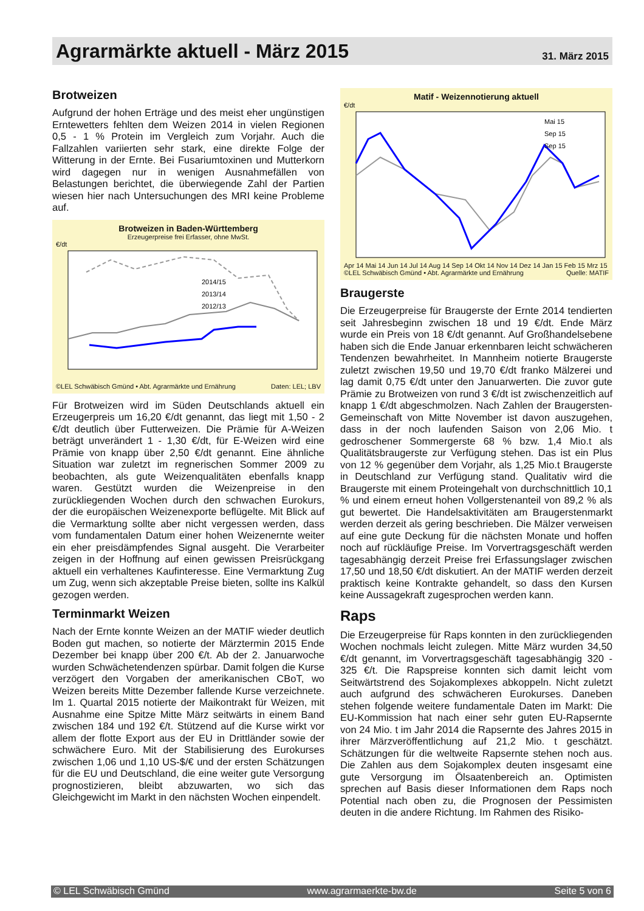Agrarmärkte aktuell - März 2015
31. März 2015
Brotweizen
Aufgrund der hohen Erträge und des meist eher ungünstigen Erntewetters fehlten dem Weizen 2014 in vielen Regionen 0,5 - 1 % Protein im Vergleich zum Vorjahr. Auch die Fallzahlen variierten sehr stark, eine direkte Folge der Witterung in der Ernte. Bei Fusariumtoxinen und Mutterkorn wird dagegen nur in wenigen Ausnahmefällen von Belastungen berichtet, die überwiegende Zahl der Partien wiesen hier nach Untersuchungen des MRI keine Probleme auf.
Brotweizen in Baden-Württemberg
Erzeugerpreise frei Erfasser, ohne MwSt.
€/dt
2014/15
2013/14
2012/13
©LEL Schwäbisch Gmünd • Abt. Agrarmärkte und Ernährung Daten: LEL; LBV
Für Brotweizen wird im Süden Deutschlands aktuell ein Erzeugerpreis um 16,20 €/dt genannt, das liegt mit 1,50 - 2 €/dt deutlich über Futterweizen. Die Prämie für A-Weizen beträgt unverändert 1 - 1,30 €/dt, für E-Weizen wird eine Prämie von knapp über 2,50 €/dt genannt. Eine ähnliche Situation war zuletzt im regnerischen Sommer 2009 zu beobachten, als gute Weizenqualitäten ebenfalls knapp waren. Gestützt wurden die Weizenpreise in den zurückliegenden Wochen durch den schwachen Eurokurs, der die europäischen Weizenexporte beflügelte. Mit Blick auf die Vermarktung sollte aber nicht vergessen werden, dass vom fundamentalen Datum einer hohen Weizenernte weiter ein eher preisdämpfendes Signal ausgeht. Die Verarbeiter zeigen in der Hoffnung auf einen gewissen Preisrückgang aktuell ein verhaltenes Kaufinteresse. Eine Vermarktung Zug um Zug, wenn sich akzeptable Preise bieten, sollte ins Kalkül gezogen werden.
Terminmarkt Weizen
Nach der Ernte konnte Weizen an der MATIF wieder deutlich Boden gut machen, so notierte der Märztermin 2015 Ende Dezember bei knapp über 200 €/t. Ab der 2. Januarwoche wurden Schwächetendenzen spürbar. Damit folgen die Kurse verzögert den Vorgaben der amerikanischen CBoT, wo Weizen bereits Mitte Dezember fallende Kurse verzeichnete. Im 1. Quartal 2015 notierte der Maikontrakt für Weizen, mit Ausnahme eine Spitze Mitte März seitwärts in einem Band zwischen 184 und 192 €/t. Stützend auf die Kurse wirkt vor allem der flotte Export aus der EU in Drittländer sowie der schwächere Euro. Mit der Stabilisierung des Eurokurses zwischen 1,06 und 1,10 US-$/€ und der ersten Schätzungen für die EU und Deutschland, die eine weiter gute Versorgung prognostizieren, bleibt abzuwarten, wo sich das Gleichgewicht im Markt in den nächsten Wochen einpendelt.
Matif - Weizennotierung aktuell
€/dt
Mai 15
Sep 15
Sep 15
Apr 14 Mai 14 Jun 14 Jul 14 Aug 14 Sep 14 Okt 14 Nov 14 Dez 14 Jan 15 Feb 15 Mrz 15
©LEL Schwäbisch Gmünd • Abt. Agrarmärkte und Ernährung Quelle: MATIF
Braugerste
Die Erzeugerpreise für Braugerste der Ernte 2014 tendierten seit Jahresbeginn zwischen 18 und 19 €/dt. Ende März wurde ein Preis von 18 €/dt genannt. Auf Großhandelsebene haben sich die Ende Januar erkennbaren leicht schwächeren Tendenzen bewahrheitet. In Mannheim notierte Braugerste zuletzt zwischen 19,50 und 19,70 €/dt franko Mälzerei und lag damit 0,75 €/dt unter den Januarwerten. Die zuvor gute Prämie zu Brotweizen von rund 3 €/dt ist zwischenzeitlich auf knapp 1 €/dt abgeschmolzen. Nach Zahlen der Braugersten-Gemeinschaft von Mitte November ist davon auszugehen, dass in der noch laufenden Saison von 2,06 Mio. t gedroschener Sommergerste 68 % bzw. 1,4 Mio.t als Qualitätsbraugerste zur Verfügung stehen. Das ist ein Plus von 12 % gegenüber dem Vorjahr, als 1,25 Mio.t Braugerste in Deutschland zur Verfügung stand. Qualitativ wird die Braugerste mit einem Proteingehalt von durchschnittlich 10,1 % und einem erneut hohen Vollgerstenanteil von 89,2 % als gut bewertet. Die Handelsaktivitäten am Braugerstenmarkt werden derzeit als gering beschrieben. Die Mälzer verweisen auf eine gute Deckung für die nächsten Monate und hoffen noch auf rückläufige Preise. Im Vorvertragsgeschäft werden tagesabhängig derzeit Preise frei Erfassungslager zwischen 17,50 und 18,50 €/dt diskutiert. An der MATIF werden derzeit praktisch keine Kontrakte gehandelt, so dass den Kursen keine Aussagekraft zugesprochen werden kann.
Raps
Die Erzeugerpreise für Raps konnten in den zurückliegenden Wochen nochmals leicht zulegen. Mitte März wurden 34,50 €/dt genannt, im Vorvertragsgeschäft tagesabhängig 320 - 325 €/t. Die Rapspreise konnten sich damit leicht vom Seitwärtstrend des Sojakomplexes abkoppeln. Nicht zuletzt auch aufgrund des schwächeren Eurokurses. Daneben stehen folgende weitere fundamentale Daten im Markt: Die EU-Kommission hat nach einer sehr guten EU-Rapsernte von 24 Mio. t im Jahr 2014 die Rapsernte des Jahres 2015 in ihrer Märzveröffentlichung auf 21,2 Mio. t geschätzt. Schätzungen für die weltweite Rapsernte stehen noch aus. Die Zahlen aus dem Sojakomplex deuten insgesamt eine gute Versorgung im Ölsaatenbereich an. Optimisten sprechen auf Basis dieser Informationen dem Raps noch Potential nach oben zu, die Prognosen der Pessimisten deuten in die andere Richtung. Im Rahmen des Risiko-
© LEL Schwäbisch Gmünd www.agrarmaerkte-bw.de Seite 5 von 6